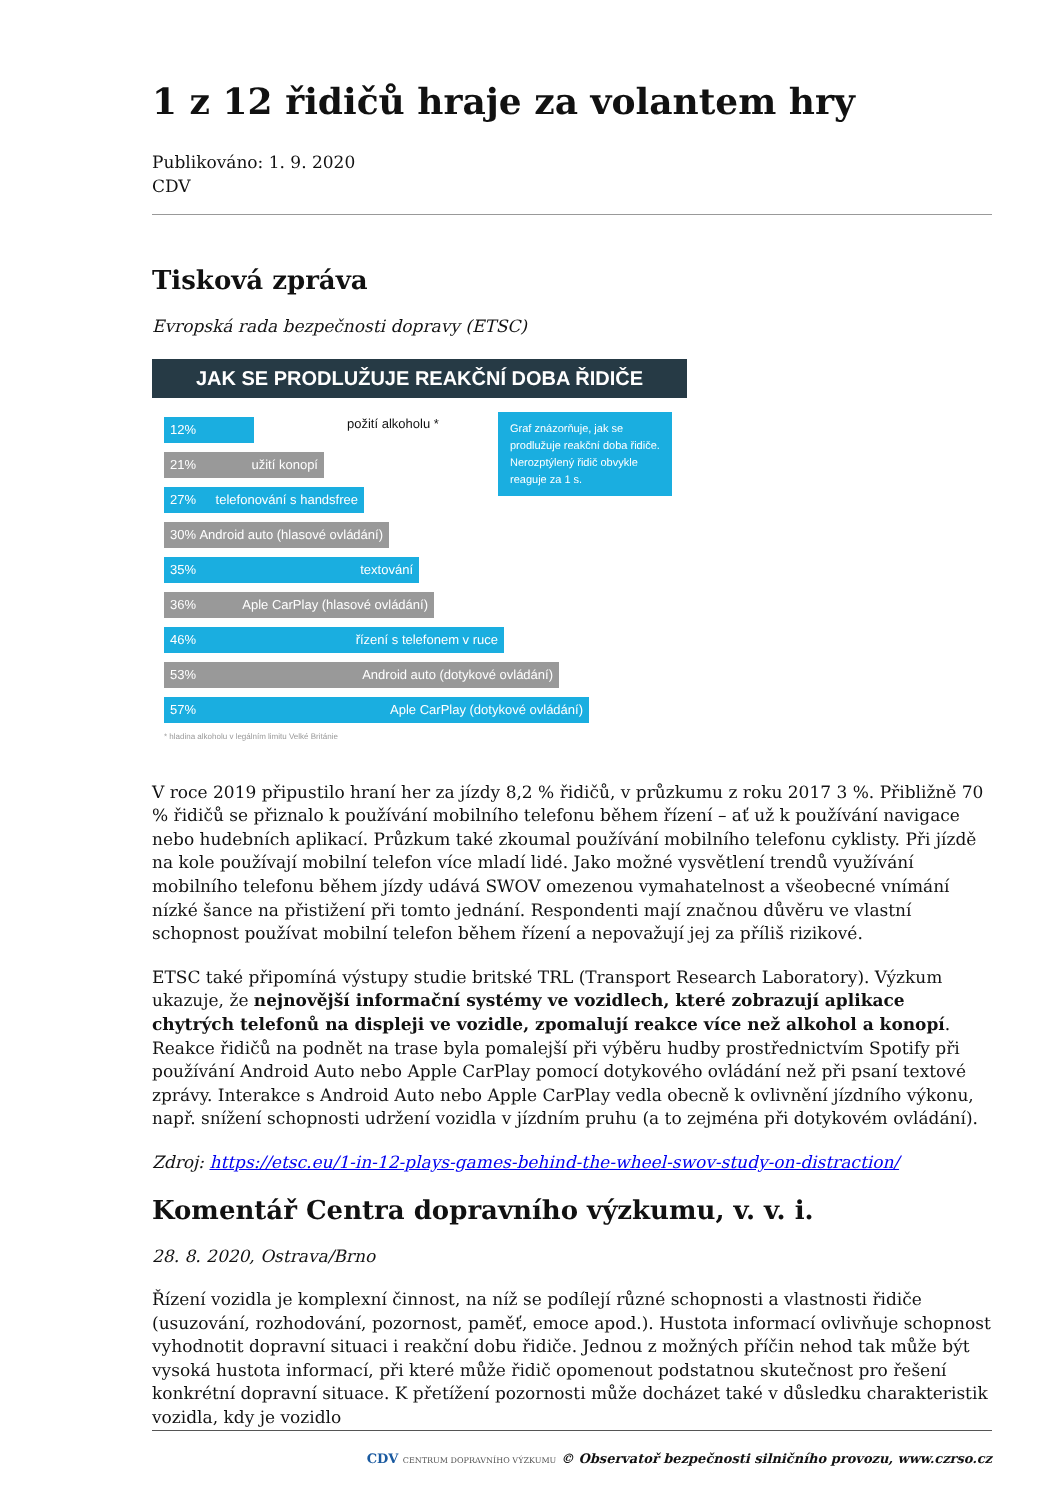1 z 12 řidičů hraje za volantem hry
Publikováno: 1. 9. 2020
CDV
Tisková zpráva
Evropská rada bezpečnosti dopravy (ETSC)
JAK SE PRODLUŽUJE REAKČNÍ DOBA ŘIDIČE
Graf znázorňuje, jak se prodlužuje reakční doba řidiče. Nerozptýlený řidič obvykle reaguje za 1 s.
12%
požití alkoholu *
21% užití konopí
27% telefonování s handsfree
30% Android auto (hlasové ovládání)
35% textování
36% Aple CarPlay (hlasové ovládání)
46% řízení s telefonem v ruce
53% Android auto (dotykové ovládání)
57% Aple CarPlay (dotykové ovládání)
* hladina alkoholu v legálním limitu Velké Británie
V roce 2019 připustilo hraní her za jízdy 8,2 % řidičů, v průzkumu z roku 2017 3 %. Přibližně 70 % řidičů se přiznalo k používání mobilního telefonu během řízení – ať už k používání navigace nebo hudebních aplikací. Průzkum také zkoumal používání mobilního telefonu cyklisty. Při jízdě na kole používají mobilní telefon více mladí lidé. Jako možné vysvětlení trendů využívání mobilního telefonu během jízdy udává SWOV omezenou vymahatelnost a všeobecné vnímání nízké šance na přistižení při tomto jednání. Respondenti mají značnou důvěru ve vlastní schopnost používat mobilní telefon během řízení a nepovažují jej za příliš rizikové.
ETSC také připomíná výstupy studie britské TRL (Transport Research Laboratory). Výzkum ukazuje, že nejnovější informační systémy ve vozidlech, které zobrazují aplikace chytrých telefonů na displeji ve vozidle, zpomalují reakce více než alkohol a konopí. Reakce řidičů na podnět na trase byla pomalejší při výběru hudby prostřednictvím Spotify při používání Android Auto nebo Apple CarPlay pomocí dotykového ovládání než při psaní textové zprávy. Interakce s Android Auto nebo Apple CarPlay vedla obecně k ovlivnění jízdního výkonu, např. snížení schopnosti udržení vozidla v jízdním pruhu (a to zejména při dotykovém ovládání).
Zdroj: https://etsc.eu/1-in-12-plays-games-behind-the-wheel-swov-study-on-distraction/
Komentář Centra dopravního výzkumu, v. v. i.
28. 8. 2020, Ostrava/Brno
Řízení vozidla je komplexní činnost, na níž se podílejí různé schopnosti a vlastnosti řidiče (usuzování, rozhodování, pozornost, paměť, emoce apod.). Hustota informací ovlivňuje schopnost vyhodnotit dopravní situaci i reakční dobu řidiče. Jednou z možných příčin nehod tak může být vysoká hustota informací, při které může řidič opomenout podstatnou skutečnost pro řešení konkrétní dopravní situace. K přetížení pozornosti může docházet také v důsledku charakteristik vozidla, kdy je vozidlo
CDV CENTRUM DOPRAVNÍHO VÝZKUMU © Observatoř bezpečnosti silničního provozu, www.czrso.cz